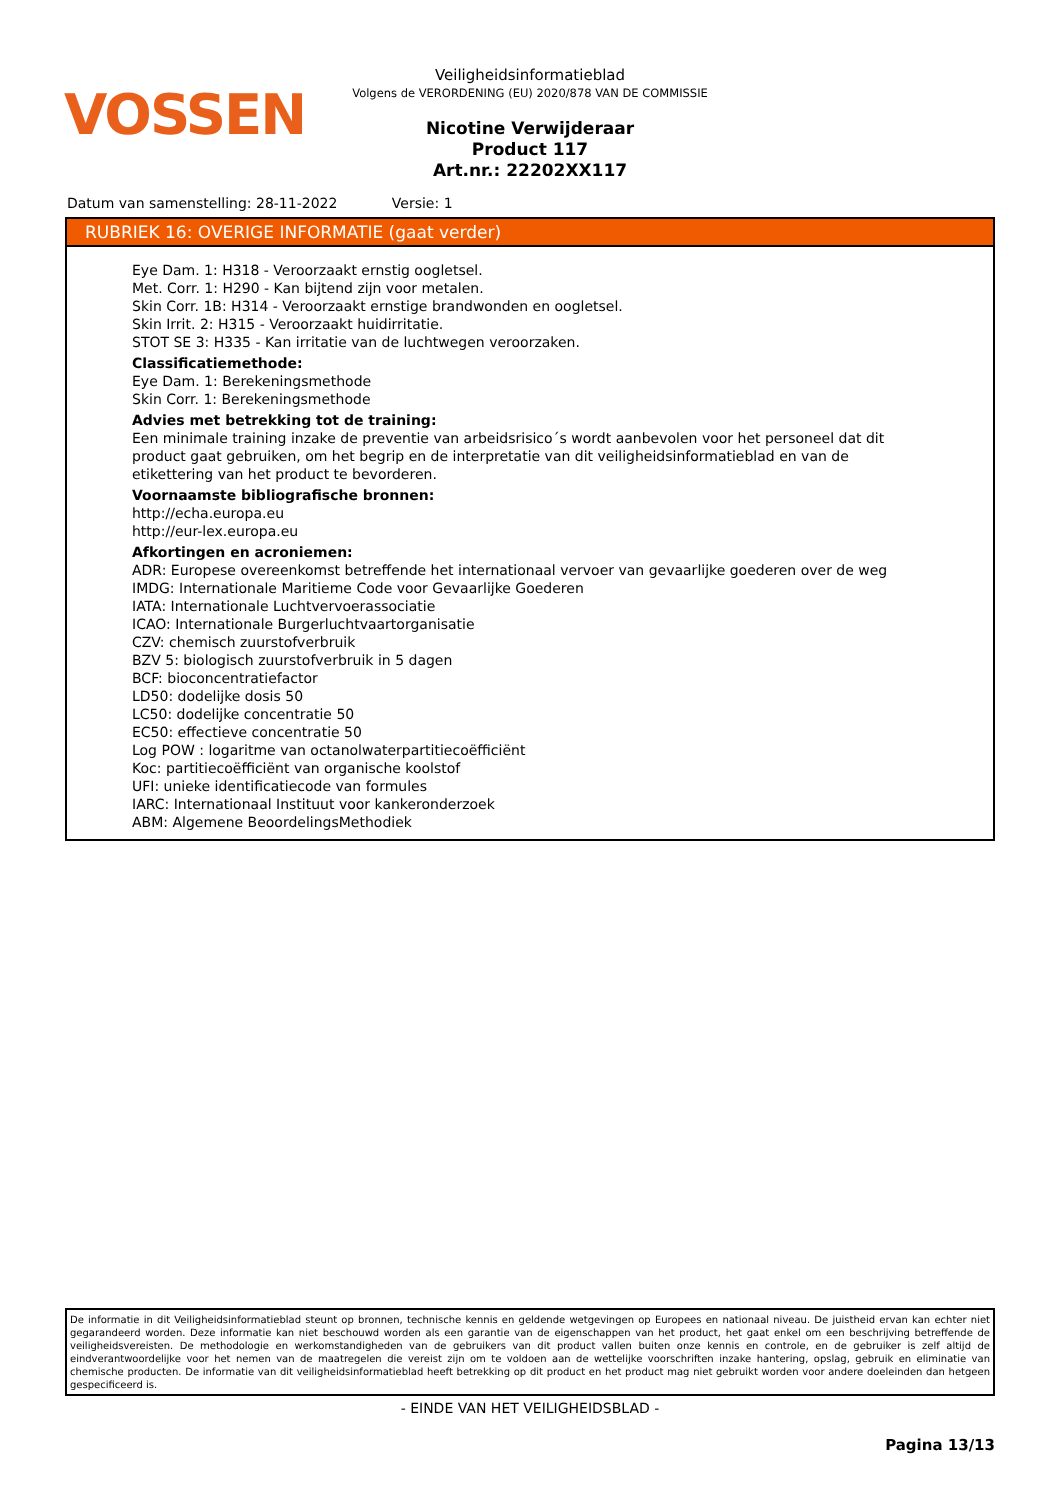VOSSEN
Veiligheidsinformatieblad
Volgens de VERORDENING (EU) 2020/878 VAN DE COMMISSIE
Nicotine Verwijderaar
Product 117
Art.nr.: 22202XX117
Datum van samenstelling: 28-11-2022 Versie: 1
RUBRIEK 16: OVERIGE INFORMATIE (gaat verder)
Eye Dam. 1: H318 - Veroorzaakt ernstig oogletsel.
Met. Corr. 1: H290 - Kan bijtend zijn voor metalen.
Skin Corr. 1B: H314 - Veroorzaakt ernstige brandwonden en oogletsel.
Skin Irrit. 2: H315 - Veroorzaakt huidirritatie.
STOT SE 3: H335 - Kan irritatie van de luchtwegen veroorzaken.
Classificatiemethode:
Eye Dam. 1: Berekeningsmethode
Skin Corr. 1: Berekeningsmethode
Advies met betrekking tot de training:
Een minimale training inzake de preventie van arbeidsrisico´s wordt aanbevolen voor het personeel dat dit product gaat gebruiken, om het begrip en de interpretatie van dit veiligheidsinformatieblad en van de etikettering van het product te bevorderen.
Voornaamste bibliografische bronnen:
http://echa.europa.eu
http://eur-lex.europa.eu
Afkortingen en acroniemen:
ADR: Europese overeenkomst betreffende het internationaal vervoer van gevaarlijke goederen over de weg
IMDG: Internationale Maritieme Code voor Gevaarlijke Goederen
IATA: Internationale Luchtvervoerassociatie
ICAO: Internationale Burgerluchtvaartorganisatie
CZV: chemisch zuurstofverbruik
BZV 5: biologisch zuurstofverbruik in 5 dagen
BCF: bioconcentratiefactor
LD50: dodelijke dosis 50
LC50: dodelijke concentratie 50
EC50: effectieve concentratie 50
Log POW : logaritme van octanolwaterpartitiecoëfficiënt
Koc: partitiecoëfficiënt van organische koolstof
UFI: unieke identificatiecode van formules
IARC: Internationaal Instituut voor kankeronderzoek
ABM: Algemene BeoordelingsMethodiek
De informatie in dit Veiligheidsinformatieblad steunt op bronnen, technische kennis en geldende wetgevingen op Europees en nationaal niveau. De juistheid ervan kan echter niet gegarandeerd worden. Deze informatie kan niet beschouwd worden als een garantie van de eigenschappen van het product, het gaat enkel om een beschrijving betreffende de veiligheidsvereisten. De methodologie en werkomstandigheden van de gebruikers van dit product vallen buiten onze kennis en controle, en de gebruiker is zelf altijd de eindverantwoordelijke voor het nemen van de maatregelen die vereist zijn om te voldoen aan de wettelijke voorschriften inzake hantering, opslag, gebruik en eliminatie van chemische producten. De informatie van dit veiligheidsinformatieblad heeft betrekking op dit product en het product mag niet gebruikt worden voor andere doeleinden dan hetgeen gespecificeerd is.
- EINDE VAN HET VEILIGHEIDSBLAD -
Pagina 13/13